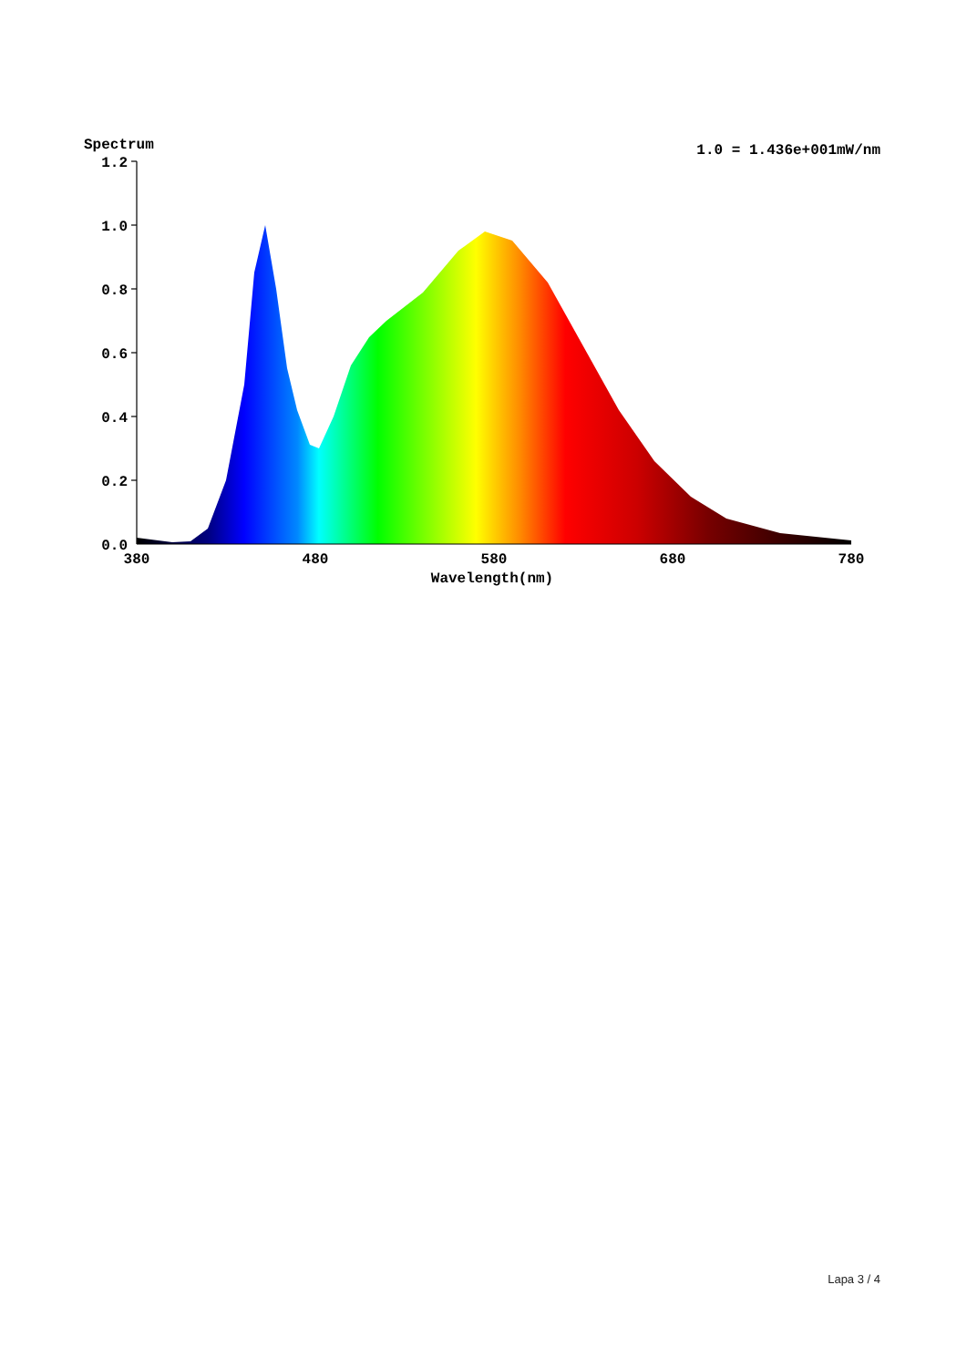Spectrum
1.0 = 1.436e+001mW/nm
1.2
1.0
0.8
0.6
0.4
0.2
0.0
380
480
580
680
780
Wavelength(nm)
Lapa 3 / 4